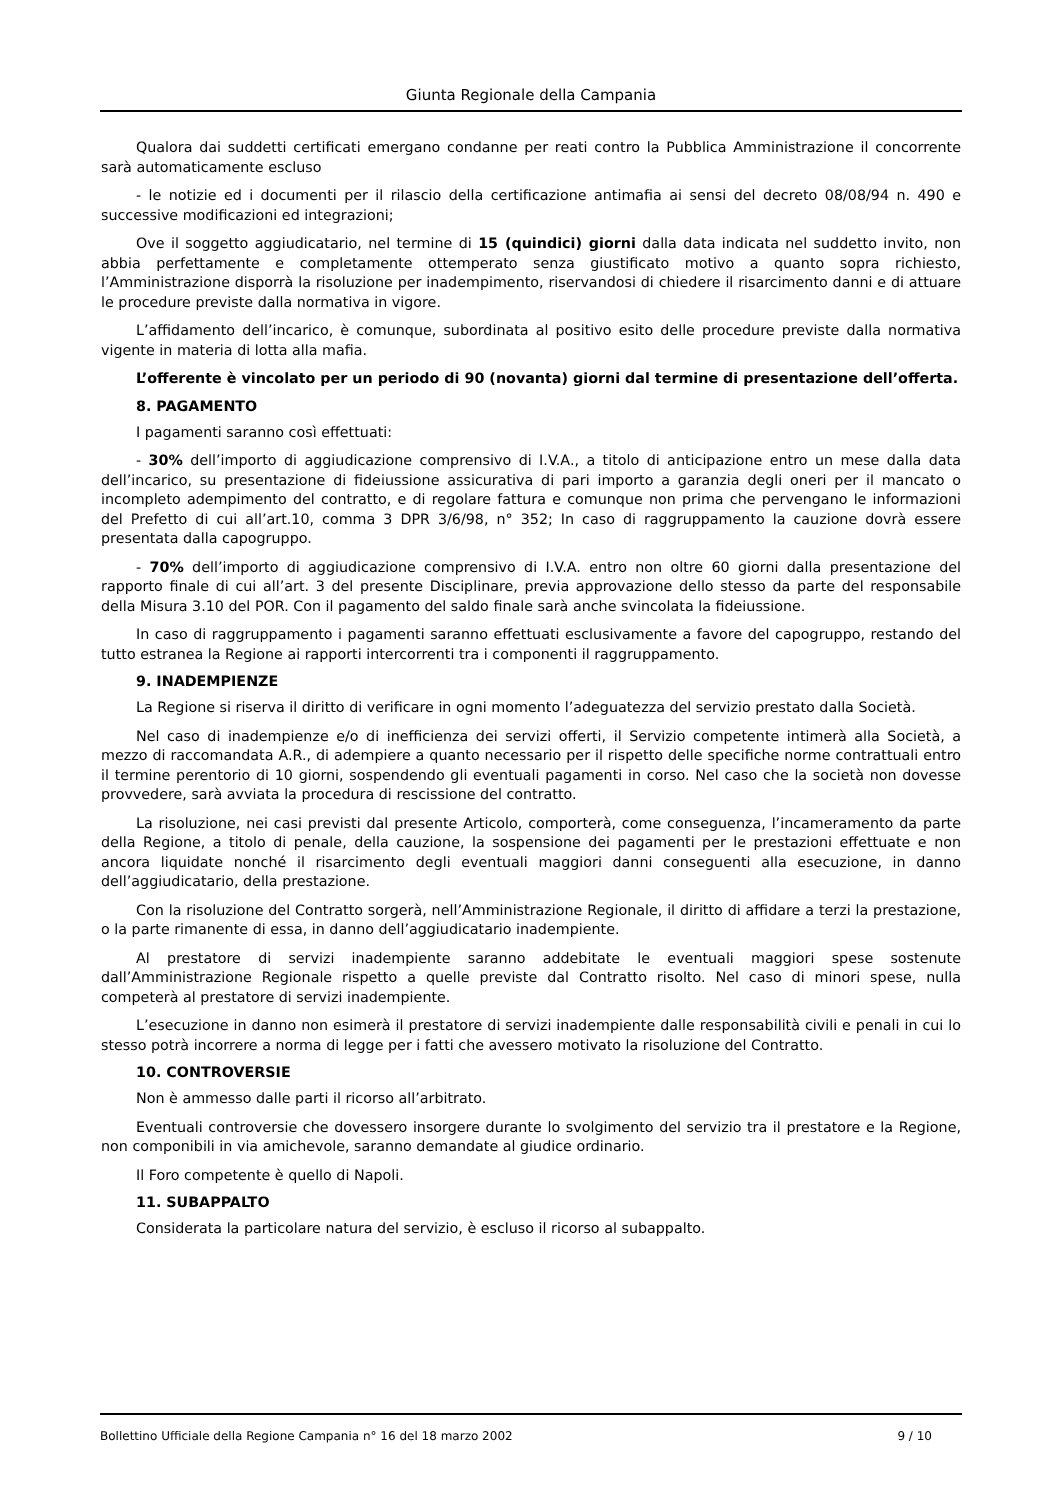Giunta Regionale della Campania
Qualora dai suddetti certificati emergano condanne per reati contro la Pubblica Amministrazione il concorrente sarà automaticamente escluso
- le notizie ed i documenti per il rilascio della certificazione antimafia ai sensi del decreto 08/08/94 n. 490 e successive modificazioni ed integrazioni;
Ove il soggetto aggiudicatario, nel termine di 15 (quindici) giorni dalla data indicata nel suddetto invito, non abbia perfettamente e completamente ottemperato senza giustificato motivo a quanto sopra richiesto, l’Amministrazione disporrà la risoluzione per inadempimento, riservandosi di chiedere il risarcimento danni e di attuare le procedure previste dalla normativa in vigore.
L’affidamento dell’incarico, è comunque, subordinata al positivo esito delle procedure previste dalla normativa vigente in materia di lotta alla mafia.
L’offerente è vincolato per un periodo di 90 (novanta) giorni dal termine di presentazione dell’offerta.
8. PAGAMENTO
I pagamenti saranno così effettuati:
- 30% dell’importo di aggiudicazione comprensivo di I.V.A., a titolo di anticipazione entro un mese dalla data dell’incarico, su presentazione di fideiussione assicurativa di pari importo a garanzia degli oneri per il mancato o incompleto adempimento del contratto, e di regolare fattura e comunque non prima che pervengano le informazioni del Prefetto di cui all’art.10, comma 3 DPR 3/6/98, n° 352; In caso di raggruppamento la cauzione dovrà essere presentata dalla capogruppo.
- 70% dell’importo di aggiudicazione comprensivo di I.V.A. entro non oltre 60 giorni dalla presentazione del rapporto finale di cui all’art. 3 del presente Disciplinare, previa approvazione dello stesso da parte del responsabile della Misura 3.10 del POR. Con il pagamento del saldo finale sarà anche svincolata la fideiussione.
In caso di raggruppamento i pagamenti saranno effettuati esclusivamente a favore del capogruppo, restando del tutto estranea la Regione ai rapporti intercorrenti tra i componenti il raggruppamento.
9. INADEMPIENZE
La Regione si riserva il diritto di verificare in ogni momento l’adeguatezza del servizio prestato dalla Società.
Nel caso di inadempienze e/o di inefficienza dei servizi offerti, il Servizio competente intimerà alla Società, a mezzo di raccomandata A.R., di adempiere a quanto necessario per il rispetto delle specifiche norme contrattuali entro il termine perentorio di 10 giorni, sospendendo gli eventuali pagamenti in corso. Nel caso che la società non dovesse provvedere, sarà avviata la procedura di rescissione del contratto.
La risoluzione, nei casi previsti dal presente Articolo, comporterà, come conseguenza, l’incameramento da parte della Regione, a titolo di penale, della cauzione, la sospensione dei pagamenti per le prestazioni effettuate e non ancora liquidate nonché il risarcimento degli eventuali maggiori danni conseguenti alla esecuzione, in danno dell’aggiudicatario, della prestazione.
Con la risoluzione del Contratto sorgerà, nell’Amministrazione Regionale, il diritto di affidare a terzi la prestazione, o la parte rimanente di essa, in danno dell’aggiudicatario inadempiente.
Al prestatore di servizi inadempiente saranno addebitate le eventuali maggiori spese sostenute dall’Amministrazione Regionale rispetto a quelle previste dal Contratto risolto. Nel caso di minori spese, nulla competerà al prestatore di servizi inadempiente.
L’esecuzione in danno non esimerà il prestatore di servizi inadempiente dalle responsabilità civili e penali in cui lo stesso potrà incorrere a norma di legge per i fatti che avessero motivato la risoluzione del Contratto.
10. CONTROVERSIE
Non è ammesso dalle parti il ricorso all’arbitrato.
Eventuali controversie che dovessero insorgere durante lo svolgimento del servizio tra il prestatore e la Regione, non componibili in via amichevole, saranno demandate al giudice ordinario.
Il Foro competente è quello di Napoli.
11. SUBAPPALTO
Considerata la particolare natura del servizio, è escluso il ricorso al subappalto.
Bollettino Ufficiale della Regione Campania n° 16 del 18 marzo 2002 9 / 10